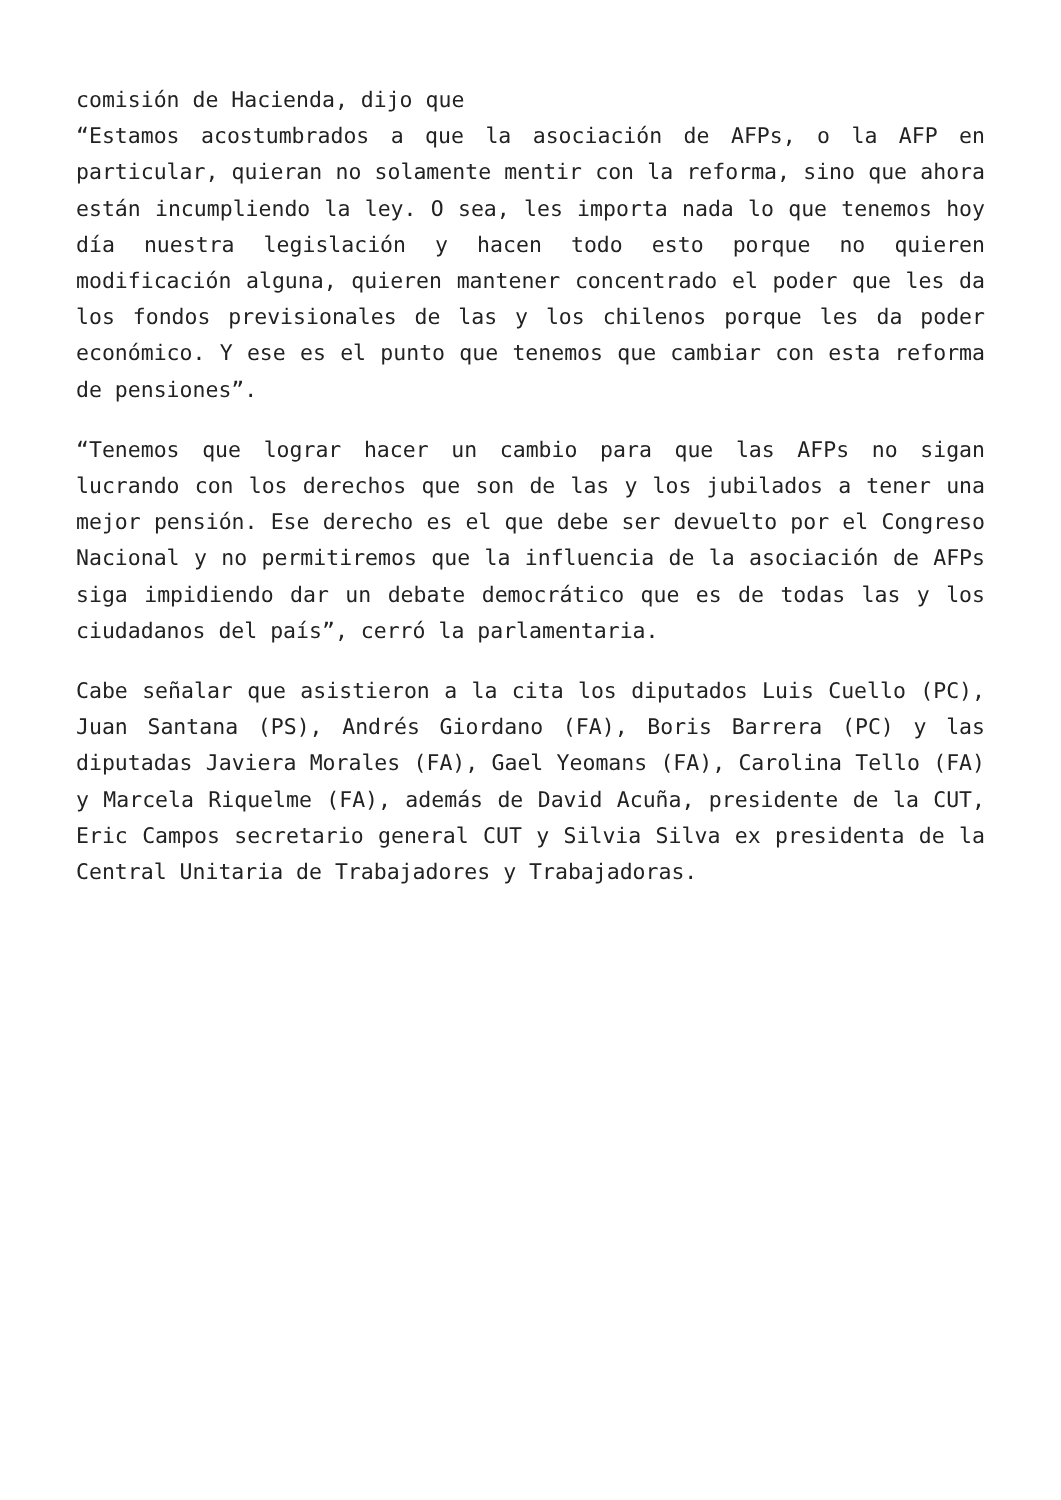comisión de Hacienda, dijo que
“Estamos acostumbrados a que la asociación de AFPs, o la AFP en particular, quieran no solamente mentir con la reforma, sino que ahora están incumpliendo la ley. O sea, les importa nada lo que tenemos hoy día nuestra legislación y hacen todo esto porque no quieren modificación alguna, quieren mantener concentrado el poder que les da los fondos previsionales de las y los chilenos porque les da poder económico. Y ese es el punto que tenemos que cambiar con esta reforma de pensiones”.
“Tenemos que lograr hacer un cambio para que las AFPs no sigan lucrando con los derechos que son de las y los jubilados a tener una mejor pensión. Ese derecho es el que debe ser devuelto por el Congreso Nacional y no permitiremos que la influencia de la asociación de AFPs siga impidiendo dar un debate democrático que es de todas las y los ciudadanos del país”, cerró la parlamentaria.
Cabe señalar que asistieron a la cita los diputados Luis Cuello (PC), Juan Santana (PS), Andrés Giordano (FA), Boris Barrera (PC) y las diputadas Javiera Morales (FA), Gael Yeomans (FA), Carolina Tello (FA) y Marcela Riquelme (FA), además de David Acuña, presidente de la CUT, Eric Campos secretario general CUT y Silvia Silva ex presidenta de la Central Unitaria de Trabajadores y Trabajadoras.